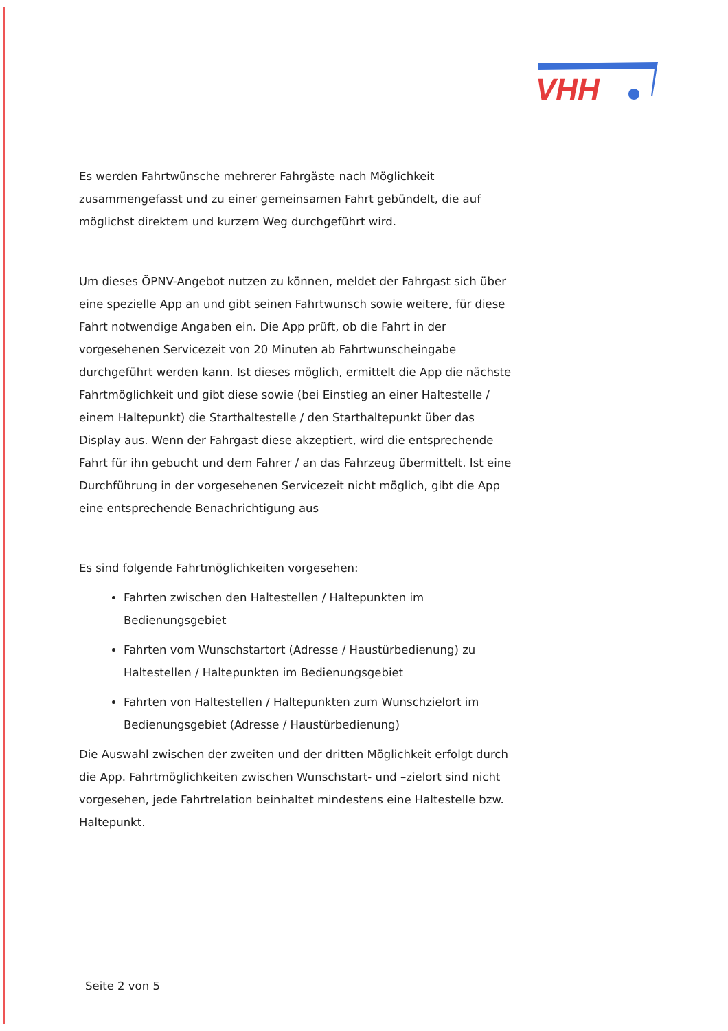VHH
Es werden Fahrtwünsche mehrerer Fahrgäste nach Möglichkeit zusammengefasst und zu einer gemeinsamen Fahrt gebündelt, die auf möglichst direktem und kurzem Weg durchgeführt wird.
Um dieses ÖPNV-Angebot nutzen zu können, meldet der Fahrgast sich über eine spezielle App an und gibt seinen Fahrtwunsch sowie weitere, für diese Fahrt notwendige Angaben ein. Die App prüft, ob die Fahrt in der vorgesehenen Servicezeit von 20 Minuten ab Fahrtwunscheingabe durchgeführt werden kann. Ist dieses möglich, ermittelt die App die nächste Fahrtmöglichkeit und gibt diese sowie (bei Einstieg an einer Haltestelle / einem Haltepunkt) die Starthaltestelle / den Starthaltepunkt über das Display aus. Wenn der Fahrgast diese akzeptiert, wird die entsprechende Fahrt für ihn gebucht und dem Fahrer / an das Fahrzeug übermittelt. Ist eine Durchführung in der vorgesehenen Servicezeit nicht möglich, gibt die App eine entsprechende Benachrichtigung aus
Es sind folgende Fahrtmöglichkeiten vorgesehen:
Fahrten zwischen den Haltestellen / Haltepunkten im Bedienungsgebiet
Fahrten vom Wunschstartort (Adresse / Haustürbedienung) zu Haltestellen / Haltepunkten im Bedienungsgebiet
Fahrten von Haltestellen / Haltepunkten zum Wunschzielort im Bedienungsgebiet (Adresse / Haustürbedienung)
Die Auswahl zwischen der zweiten und der dritten Möglichkeit erfolgt durch die App. Fahrtmöglichkeiten zwischen Wunschstart- und –zielort sind nicht vorgesehen, jede Fahrtrelation beinhaltet mindestens eine Haltestelle bzw. Haltepunkt.
Seite 2 von 5